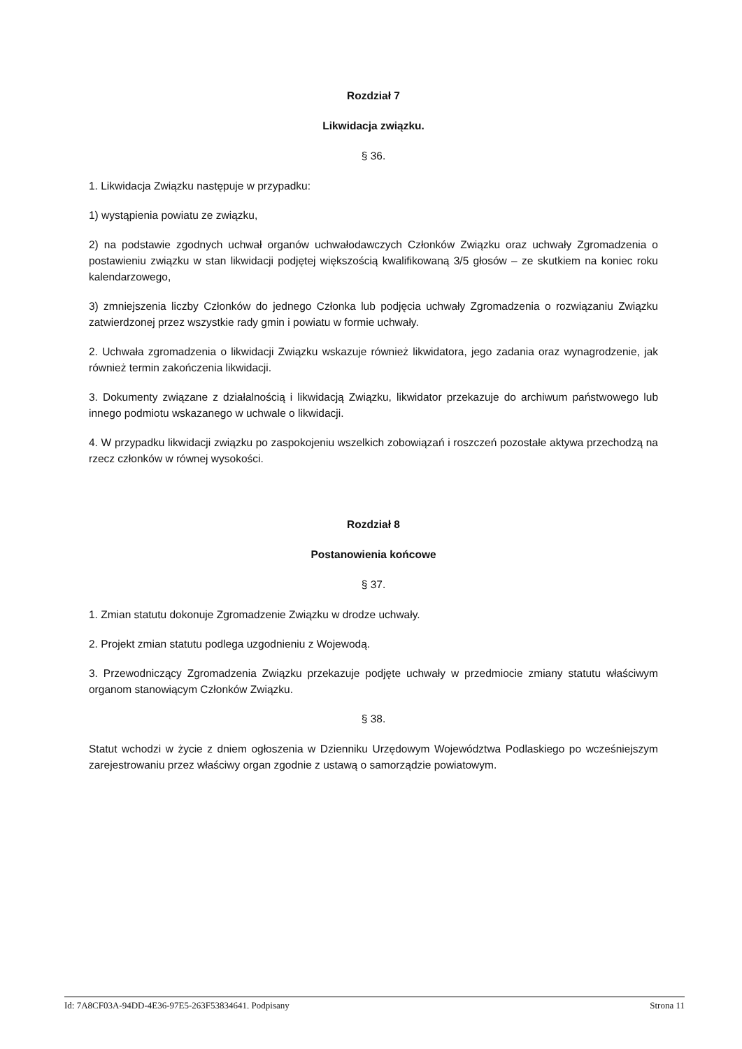Rozdział 7
Likwidacja związku.
§ 36.
1. Likwidacja Związku następuje w przypadku:
1) wystąpienia powiatu ze związku,
2) na podstawie zgodnych uchwał organów uchwałodawczych Członków Związku oraz uchwały Zgromadzenia o postawieniu związku w stan likwidacji podjętej większością kwalifikowaną 3/5 głosów – ze skutkiem na koniec roku kalendarzowego,
3) zmniejszenia liczby Członków do jednego Członka lub podjęcia uchwały Zgromadzenia o rozwiązaniu Związku zatwierdzonej przez wszystkie rady gmin i powiatu w formie uchwały.
2. Uchwała zgromadzenia o likwidacji Związku wskazuje również likwidatora, jego zadania oraz wynagrodzenie, jak również termin zakończenia likwidacji.
3. Dokumenty związane z działalnością i likwidacją Związku, likwidator przekazuje do archiwum państwowego lub innego podmiotu wskazanego w uchwale o likwidacji.
4. W przypadku likwidacji związku po zaspokojeniu wszelkich zobowiązań i roszczeń pozostałe aktywa przechodzą na rzecz członków w równej wysokości.
Rozdział 8
Postanowienia końcowe
§ 37.
1. Zmian statutu dokonuje Zgromadzenie Związku w drodze uchwały.
2. Projekt zmian statutu podlega uzgodnieniu z Wojewodą.
3. Przewodniczący Zgromadzenia Związku przekazuje podjęte uchwały w przedmiocie zmiany statutu właściwym organom stanowiącym Członków Związku.
§ 38.
Statut wchodzi w życie z dniem ogłoszenia w Dzienniku Urzędowym Województwa Podlaskiego po wcześniejszym zarejestrowaniu przez właściwy organ zgodnie z ustawą o samorządzie powiatowym.
Id: 7A8CF03A-94DD-4E36-97E5-263F53834641. Podpisany Strona 11